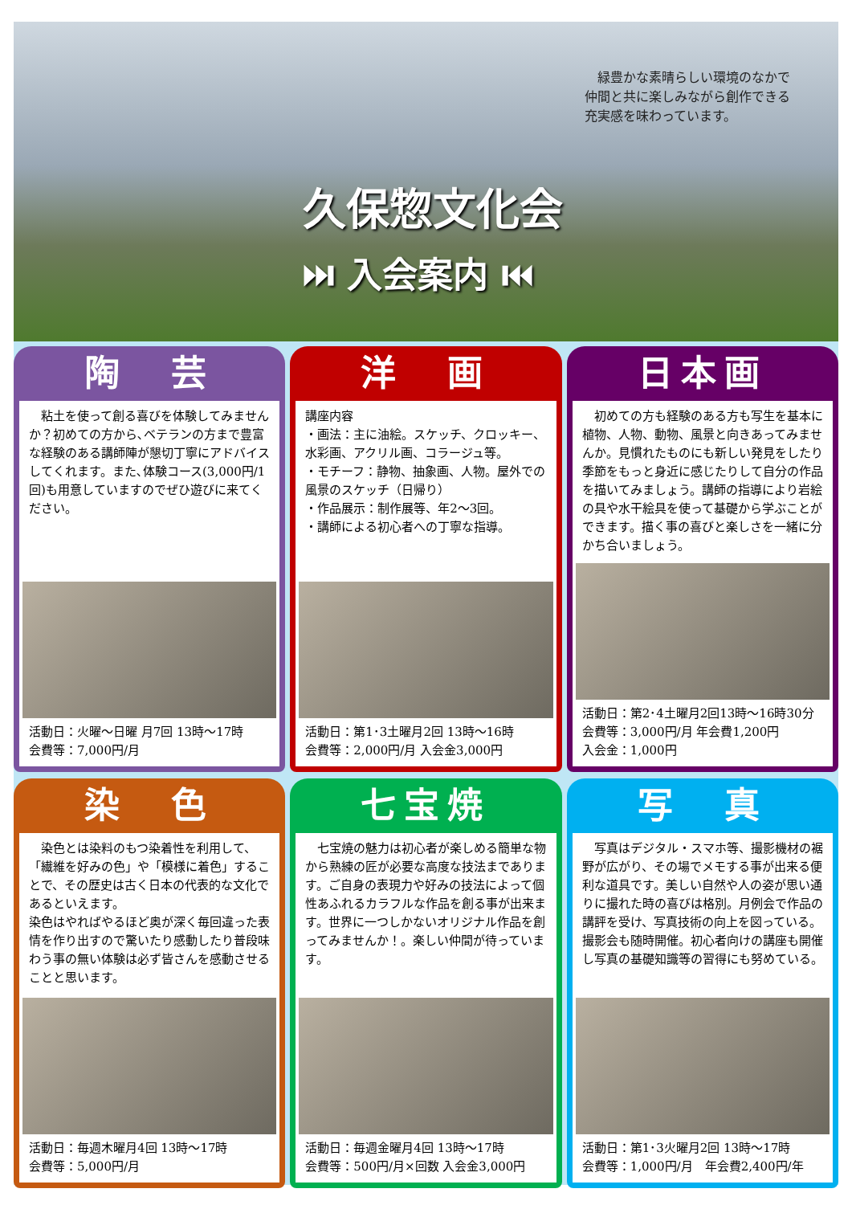緑豊かな素晴らしい環境のなかで
仲間と共に楽しみながら創作できる
充実感を味わっています。
久保惣文化会
⏭ 入会案内 ⏮
陶　芸
　粘土を使って創る喜びを体験してみませんか？初めての方から､ベテランの方まで豊富な経験のある講師陣が懇切丁寧にアドバイスしてくれます。また､体験コース(3,000円/1回)も用意していますのでぜひ遊びに来てください。
活動日：火曜～日曜 月7回 13時～17時
会費等：7,000円/月
洋　画
講座内容
・画法：主に油絵。スケッチ、クロッキー、水彩画、アクリル画、コラージュ等。
・モチーフ：静物、抽象画、人物。屋外での風景のスケッチ（日帰り）
・作品展示：制作展等、年2～3回。
・講師による初心者への丁寧な指導。
活動日：第1･3土曜月2回 13時～16時
会費等：2,000円/月 入会金3,000円
日本画
　初めての方も経験のある方も写生を基本に植物、人物、動物、風景と向きあってみませんか。見慣れたものにも新しい発見をしたり季節をもっと身近に感じたりして自分の作品を描いてみましょう。講師の指導により岩絵の具や水干絵具を使って基礎から学ぶことができます。描く事の喜びと楽しさを一緒に分かち合いましょう。
活動日：第2･4土曜月2回13時～16時30分
会費等：3,000円/月 年会費1,200円
入会金：1,000円
染　色
　染色とは染料のもつ染着性を利用して、「繊維を好みの色」や「模様に着色」することで、その歴史は古く日本の代表的な文化であるといえます。
染色はやればやるほど奥が深く毎回違った表情を作り出すので驚いたり感動したり普段味わう事の無い体験は必ず皆さんを感動させることと思います。
活動日：毎週木曜月4回 13時～17時
会費等：5,000円/月
七宝焼
　七宝焼の魅力は初心者が楽しめる簡単な物から熟練の匠が必要な高度な技法まであります。ご自身の表現力や好みの技法によって個性あふれるカラフルな作品を創る事が出来ます。世界に一つしかないオリジナル作品を創ってみませんか！。楽しい仲間が待っています。
活動日：毎週金曜月4回 13時～17時
会費等：500円/月×回数 入会金3,000円
写　真
　写真はデジタル・スマホ等、撮影機材の裾野が広がり、その場でメモする事が出来る便利な道具です。美しい自然や人の姿が思い通りに撮れた時の喜びは格別。月例会で作品の講評を受け、写真技術の向上を図っている。撮影会も随時開催。初心者向けの講座も開催し写真の基礎知識等の習得にも努めている。
活動日：第1･3火曜月2回 13時～17時
会費等：1,000円/月　年会費2,400円/年